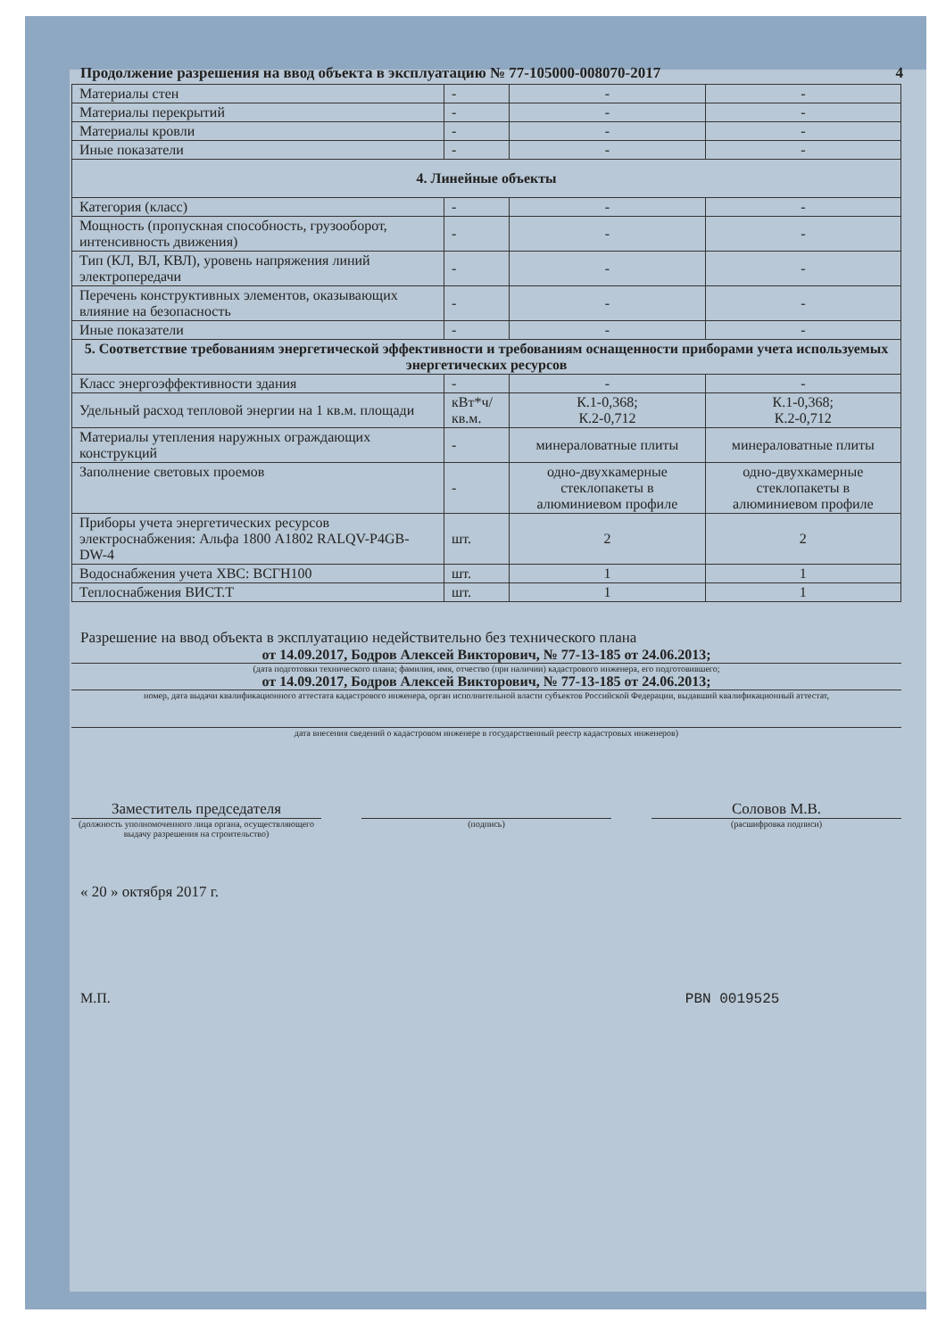Продолжение разрешения на ввод объекта в эксплуатацию № 77-105000-008070-2017 4
| Материалы стен | - | - | - |
| Материалы перекрытий | - | - | - |
| Материалы кровли | - | - | - |
| Иные показатели | - | - | - |
| 4. Линейные объекты | | | |
| Категория (класс) | - | - | - |
| Мощность (пропускная способность, грузооборот, интенсивность движения) | - | - | - |
| Тип (КЛ, ВЛ, КВЛ), уровень напряжения линий электропередачи | - | - | - |
| Перечень конструктивных элементов, оказывающих влияние на безопасность | - | - | - |
| Иные показатели | - | - | - |
| 5. Соответствие требованиям энергетической эффективности и требованиям оснащенности приборами учета используемых энергетических ресурсов | | | |
| Класс энергоэффективности здания | - | - | - |
| Удельный расход тепловой энергии на 1 кв.м. площади | кВт*ч/кв.м. | К.1-0,368; К.2-0,712 | К.1-0,368; К.2-0,712 |
| Материалы утепления наружных ограждающих конструкций | - | минераловатные плиты | минераловатные плиты |
| Заполнение световых проемов | - | одно-двухкамерные стеклопакеты в алюминиевом профиле | одно-двухкамерные стеклопакеты в алюминиевом профиле |
| Приборы учета энергетических ресурсов электроснабжения: Альфа 1800 A1802 RALQV-P4GB-DW-4 | шт. | 2 | 2 |
| Водоснабжения учета ХВС: ВСГН100 | шт. | 1 | 1 |
| Теплоснабжения ВИСТ.Т | шт. | 1 | 1 |
Разрешение на ввод объекта в эксплуатацию недействительно без технического плана
от 14.09.2017, Бодров Алексей Викторович, № 77-13-185 от 24.06.2013;
(дата подготовки технического плана; фамилия, имя, отчество (при наличии) кадастрового инженера, его подготовившего;
от 14.09.2017, Бодров Алексей Викторович, № 77-13-185 от 24.06.2013;
номер, дата выдачи квалификационного аттестата кадастрового инженера, орган исполнительной власти субъектов Российской Федерации, выдавший квалификационный аттестат,
дата внесения сведений о кадастровом инженере в государственный реестр кадастровых инженеров)
Заместитель председателя Соловов М.В.
(должность уполномоченного лица органа, осуществляющего выдачу разрешения на строительство)
(подпись) (расшифровка подписи)
« 20 » октября 2017 г.
М.П. PBN 0019525